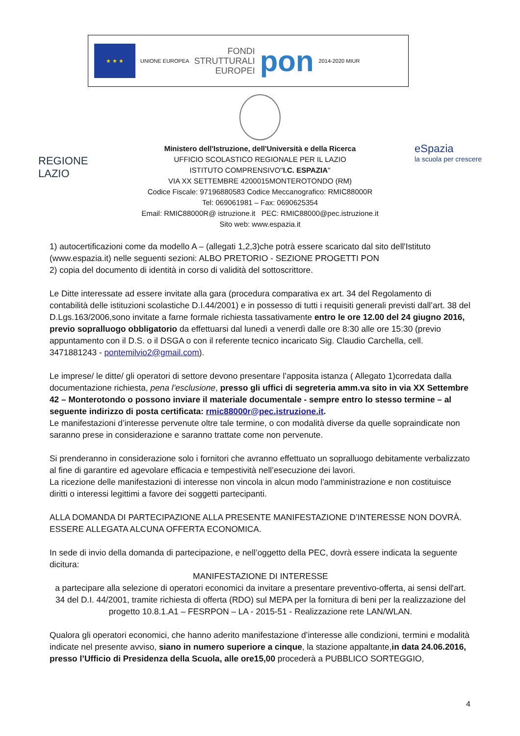★ ★ ★
UNIONE EUROPEA
FONDI
STRUTTURALI
EUROPEI
pon
2014-2020 MIUR
Ministero dell'Istruzione, dell'Università e della Ricerca
UFFICIO SCOLASTICO REGIONALE PER IL LAZIO
ISTITUTO COMPRENSIVO"I.C. ESPAZIA"
VIA XX SETTEMBRE 4200015MONTEROTONDO (RM)
Codice Fiscale: 97196880583 Codice Meccanografico: RMIC88000R
Tel: 069061981 – Fax: 0690625354
Email: RMIC88000R@ istruzione.it PEC: RMIC88000@pec.istruzione.it
Sito web: www.espazia.it
REGIONE
LAZIO
eSpazia
la scuola per crescere
1) autocertificazioni come da modello A – (allegati 1,2,3)che potrà essere scaricato dal sito dell'Istituto (www.espazia.it) nelle seguenti sezioni: ALBO PRETORIO - SEZIONE PROGETTI PON
2) copia del documento di identità in corso di validità del sottoscrittore.
Le Ditte interessate ad essere invitate alla gara (procedura comparativa ex art. 34 del Regolamento di contabilità delle istituzioni scolastiche D.I.44/2001) e in possesso di tutti i requisiti generali previsti dall’art. 38 del D.Lgs.163/2006,sono invitate a farne formale richiesta tassativamente entro le ore 12.00 del 24 giugno 2016, previo sopralluogo obbligatorio da effettuarsi dal lunedì a venerdì dalle ore 8:30 alle ore 15:30 (previo appuntamento con il D.S. o il DSGA o con il referente tecnico incaricato Sig. Claudio Carchella, cell. 3471881243 - pontemilvio2@gmail.com).
Le imprese/ le ditte/ gli operatori di settore devono presentare l’apposita istanza ( Allegato 1)corredata dalla documentazione richiesta, pena l’esclusione, presso gli uffici di segreteria amm.va sito in via XX Settembre 42 – Monterotondo o possono inviare il materiale documentale - sempre entro lo stesso termine – al seguente indirizzo di posta certificata: rmic88000r@pec.istruzione.it.
Le manifestazioni d’interesse pervenute oltre tale termine, o con modalità diverse da quelle sopraindicate non saranno prese in considerazione e saranno trattate come non pervenute.
Si prenderanno in considerazione solo i fornitori che avranno effettuato un sopralluogo debitamente verbalizzato al fine di garantire ed agevolare efficacia e tempestività nell’esecuzione dei lavori.
La ricezione delle manifestazioni di interesse non vincola in alcun modo l'amministrazione e non costituisce diritti o interessi legittimi a favore dei soggetti partecipanti.
ALLA DOMANDA DI PARTECIPAZIONE ALLA PRESENTE MANIFESTAZIONE D’INTERESSE NON DOVRÀ. ESSERE ALLEGATA ALCUNA OFFERTA ECONOMICA.
In sede di invio della domanda di partecipazione, e nell’oggetto della PEC, dovrà essere indicata la seguente dicitura:
MANIFESTAZIONE DI INTERESSE
a partecipare alla selezione di operatori economici da invitare a presentare preventivo-offerta, ai sensi dell'art. 34 del D.I. 44/2001, tramite richiesta di offerta (RDO) sul MEPA per la fornitura di beni per la realizzazione del progetto 10.8.1.A1 – FESRPON – LA - 2015-51 - Realizzazione rete LAN/WLAN.
Qualora gli operatori economici, che hanno aderito manifestazione d’interesse alle condizioni, termini e modalità indicate nel presente avviso, siano in numero superiore a cinque, la stazione appaltante,in data 24.06.2016, presso l’Ufficio di Presidenza della Scuola, alle ore15,00 procederà a PUBBLICO SORTEGGIO,
4